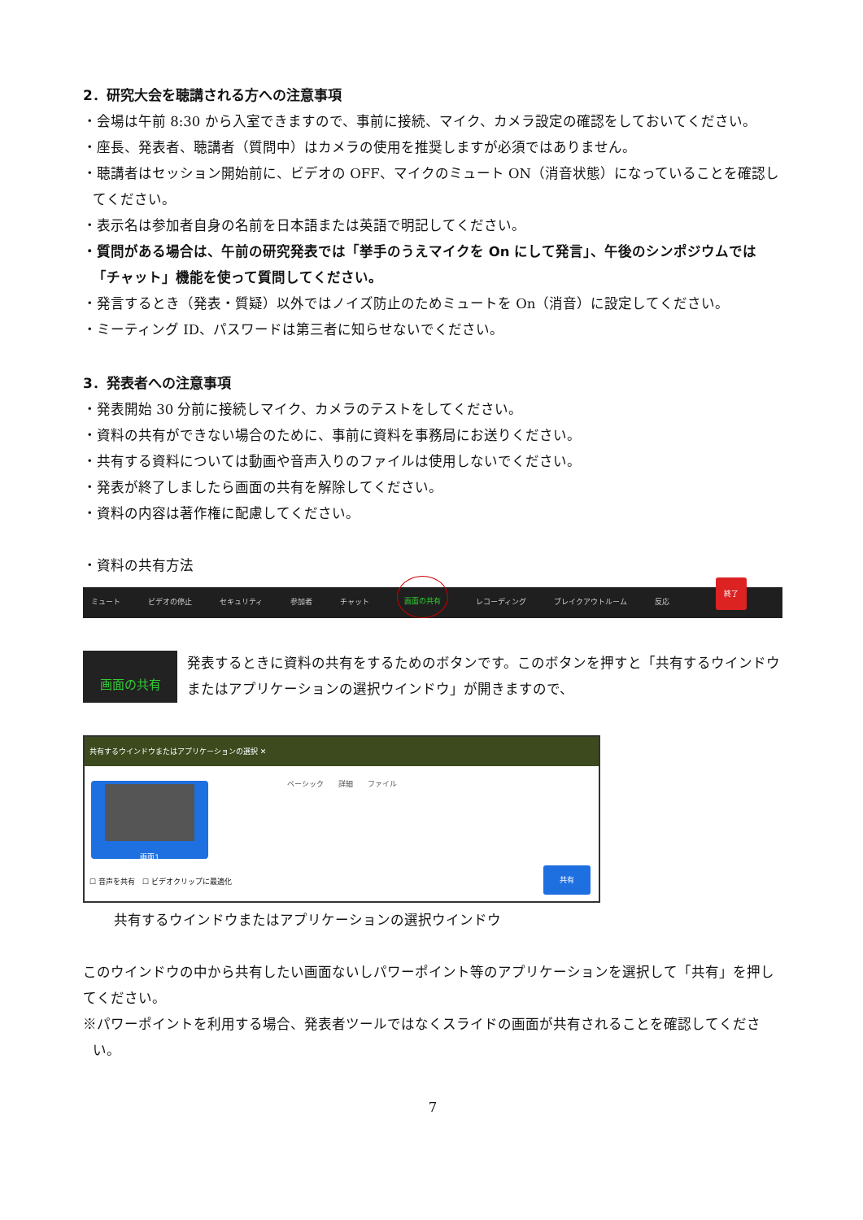2．研究大会を聴講される方への注意事項
・会場は午前 8:30 から入室できますので、事前に接続、マイク、カメラ設定の確認をしておいてください。
・座長、発表者、聴講者（質問中）はカメラの使用を推奨しますが必須ではありません。
・聴講者はセッション開始前に、ビデオの OFF、マイクのミュート ON（消音状態）になっていることを確認してください。
・表示名は参加者自身の名前を日本語または英語で明記してください。
・質問がある場合は、午前の研究発表では「挙手のうえマイクを On にして発言」、午後のシンポジウムでは「チャット」機能を使って質問してください。
・発言するとき（発表・質疑）以外ではノイズ防止のためミュートを On（消音）に設定してください。
・ミーティング ID、パスワードは第三者に知らせないでください。
3．発表者への注意事項
・発表開始 30 分前に接続しマイク、カメラのテストをしてください。
・資料の共有ができない場合のために、事前に資料を事務局にお送りください。
・共有する資料については動画や音声入りのファイルは使用しないでください。
・発表が終了しましたら画面の共有を解除してください。
・資料の内容は著作権に配慮してください。
・資料の共有方法
ミュート ビデオの停止 セキュリティ 参加者 チャット 画面の共有 レコーディング ブレイクアウトルーム 反応 終了
画面の共有
発表するときに資料の共有をするためのボタンです。このボタンを押すと「共有するウインドウまたはアプリケーションの選択ウインドウ」が開きますので、
共有するウインドウまたはアプリケーションの選択 ✕
ベーシック　　詳細　　ファイル
画面1
☐ 音声を共有　☐ ビデオクリップに最適化
共有
共有するウインドウまたはアプリケーションの選択ウインドウ
このウインドウの中から共有したい画面ないしパワーポイント等のアプリケーションを選択して「共有」を押してください。
※パワーポイントを利用する場合、発表者ツールではなくスライドの画面が共有されることを確認してください。
7